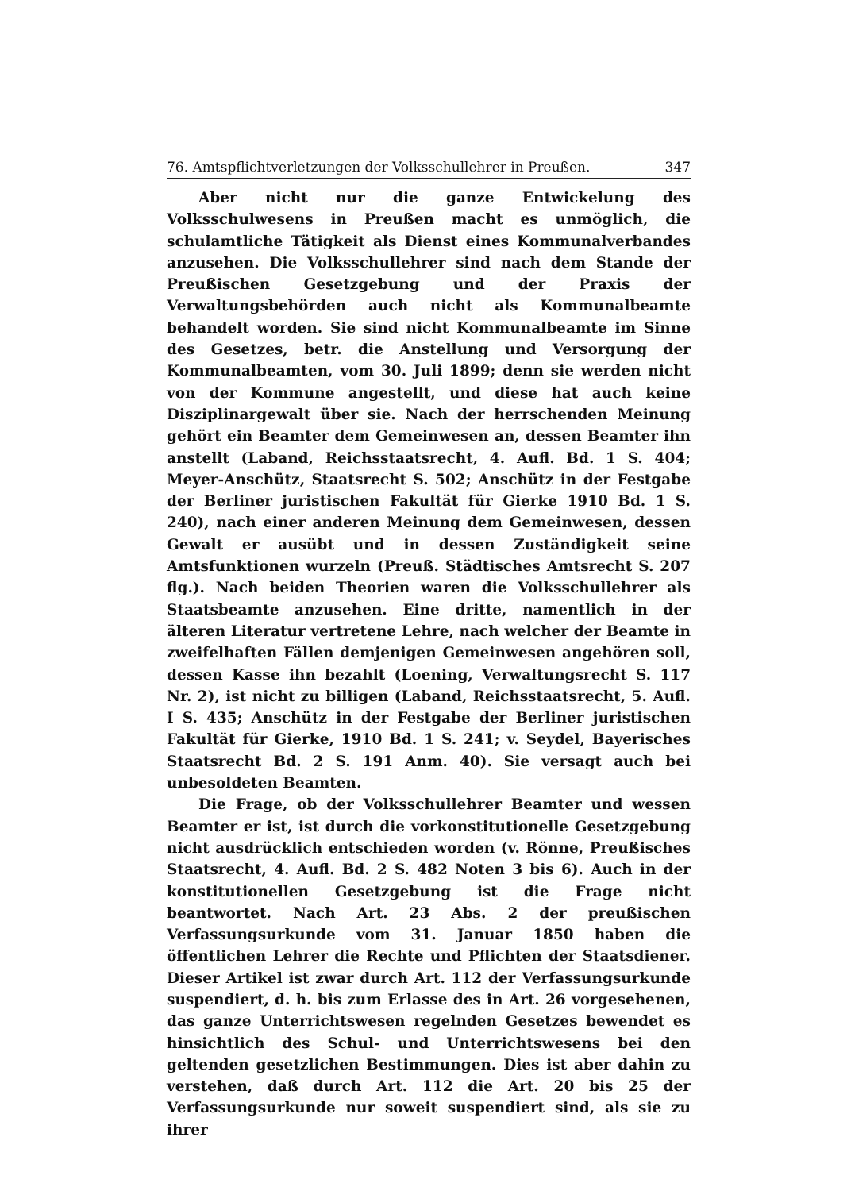76. Amtspflichtverletzungen der Volksschullehrer in Preußen. 347
Aber nicht nur die ganze Entwickelung des Volksschulwesens in Preußen macht es unmöglich, die schulamtliche Tätigkeit als Dienst eines Kommunalverbandes anzusehen. Die Volksschullehrer sind nach dem Stande der Preußischen Gesetzgebung und der Praxis der Verwaltungsbehörden auch nicht als Kommunalbeamte behandelt worden. Sie sind nicht Kommunalbeamte im Sinne des Gesetzes, betr. die Anstellung und Versorgung der Kommunalbeamten, vom 30. Juli 1899; denn sie werden nicht von der Kommune angestellt, und diese hat auch keine Disziplinargewalt über sie. Nach der herrschenden Meinung gehört ein Beamter dem Gemeinwesen an, dessen Beamter ihn anstellt (Laband, Reichsstaatsrecht, 4. Aufl. Bd. 1 S. 404; Meyer-Anschütz, Staatsrecht S. 502; Anschütz in der Festgabe der Berliner juristischen Fakultät für Gierke 1910 Bd. 1 S. 240), nach einer anderen Meinung dem Gemeinwesen, dessen Gewalt er ausübt und in dessen Zuständigkeit seine Amtsfunktionen wurzeln (Preuß. Städtisches Amtsrecht S. 207 flg.). Nach beiden Theorien waren die Volksschullehrer als Staatsbeamte anzusehen. Eine dritte, namentlich in der älteren Literatur vertretene Lehre, nach welcher der Beamte in zweifelhaften Fällen demjenigen Gemeinwesen angehören soll, dessen Kasse ihn bezahlt (Loening, Verwaltungsrecht S. 117 Nr. 2), ist nicht zu billigen (Laband, Reichsstaatsrecht, 5. Aufl. I S. 435; Anschütz in der Festgabe der Berliner juristischen Fakultät für Gierke, 1910 Bd. 1 S. 241; v. Seydel, Bayerisches Staatsrecht Bd. 2 S. 191 Anm. 40). Sie versagt auch bei unbesoldeten Beamten.
Die Frage, ob der Volksschullehrer Beamter und wessen Beamter er ist, ist durch die vorkonstitutionelle Gesetzgebung nicht ausdrücklich entschieden worden (v. Rönne, Preußisches Staatsrecht, 4. Aufl. Bd. 2 S. 482 Noten 3 bis 6). Auch in der konstitutionellen Gesetzgebung ist die Frage nicht beantwortet. Nach Art. 23 Abs. 2 der preußischen Verfassungsurkunde vom 31. Januar 1850 haben die öffentlichen Lehrer die Rechte und Pflichten der Staatsdiener. Dieser Artikel ist zwar durch Art. 112 der Verfassungsurkunde suspendiert, d. h. bis zum Erlasse des in Art. 26 vorgesehenen, das ganze Unterrichtswesen regelnden Gesetzes bewendet es hinsichtlich des Schul- und Unterrichtswesens bei den geltenden gesetzlichen Bestimmungen. Dies ist aber dahin zu verstehen, daß durch Art. 112 die Art. 20 bis 25 der Verfassungsurkunde nur soweit suspendiert sind, als sie zu ihrer